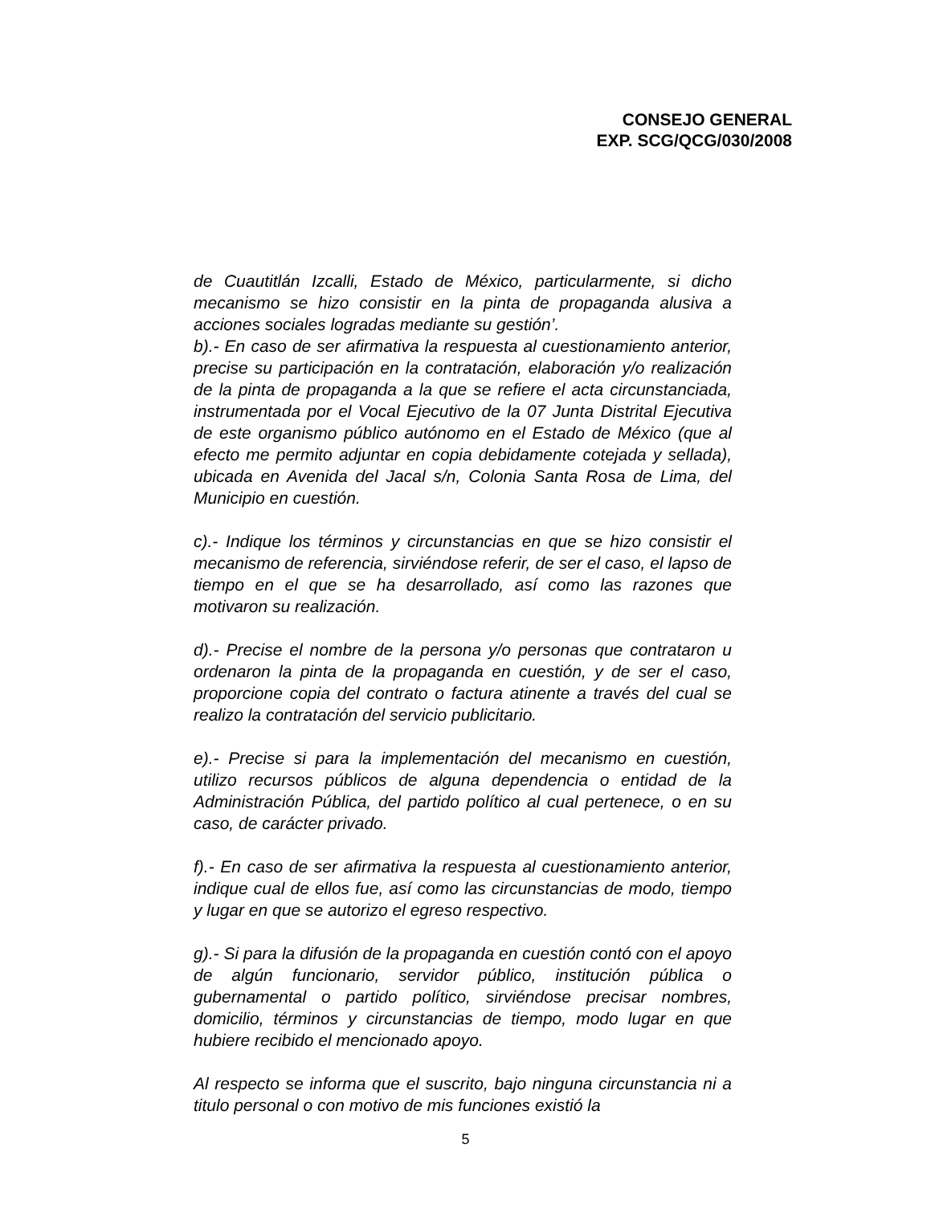CONSEJO GENERAL
EXP. SCG/QCG/030/2008
de Cuautitlán Izcalli, Estado de México, particularmente, si dicho mecanismo se hizo consistir en la pinta de propaganda alusiva a acciones sociales logradas mediante su gestión’.
b).- En caso de ser afirmativa la respuesta al cuestionamiento anterior, precise su participación en la contratación, elaboración y/o realización de la pinta de propaganda a la que se refiere el acta circunstanciada, instrumentada por el Vocal Ejecutivo de la 07 Junta Distrital Ejecutiva de este organismo público autónomo en el Estado de México (que al efecto me permito adjuntar en copia debidamente cotejada y sellada), ubicada en Avenida del Jacal s/n, Colonia Santa Rosa de Lima, del Municipio en cuestión.
c).- Indique los términos y circunstancias en que se hizo consistir el mecanismo de referencia, sirviéndose referir, de ser el caso, el lapso de tiempo en el que se ha desarrollado, así como las razones que motivaron su realización.
d).- Precise el nombre de la persona y/o personas que contrataron u ordenaron la pinta de la propaganda en cuestión, y de ser el caso, proporcione copia del contrato o factura atinente a través del cual se realizo la contratación del servicio publicitario.
e).- Precise si para la implementación del mecanismo en cuestión, utilizo recursos públicos de alguna dependencia o entidad de la Administración Pública, del partido político al cual pertenece, o en su caso, de carácter privado.
f).- En caso de ser afirmativa la respuesta al cuestionamiento anterior, indique cual de ellos fue, así como las circunstancias de modo, tiempo y lugar en que se autorizo el egreso respectivo.
g).- Si para la difusión de la propaganda en cuestión contó con el apoyo de algún funcionario, servidor público, institución pública o gubernamental o partido político, sirviéndose precisar nombres, domicilio, términos y circunstancias de tiempo, modo lugar en que hubiere recibido el mencionado apoyo.
Al respecto se informa que el suscrito, bajo ninguna circunstancia ni a titulo personal o con motivo de mis funciones existió la
5